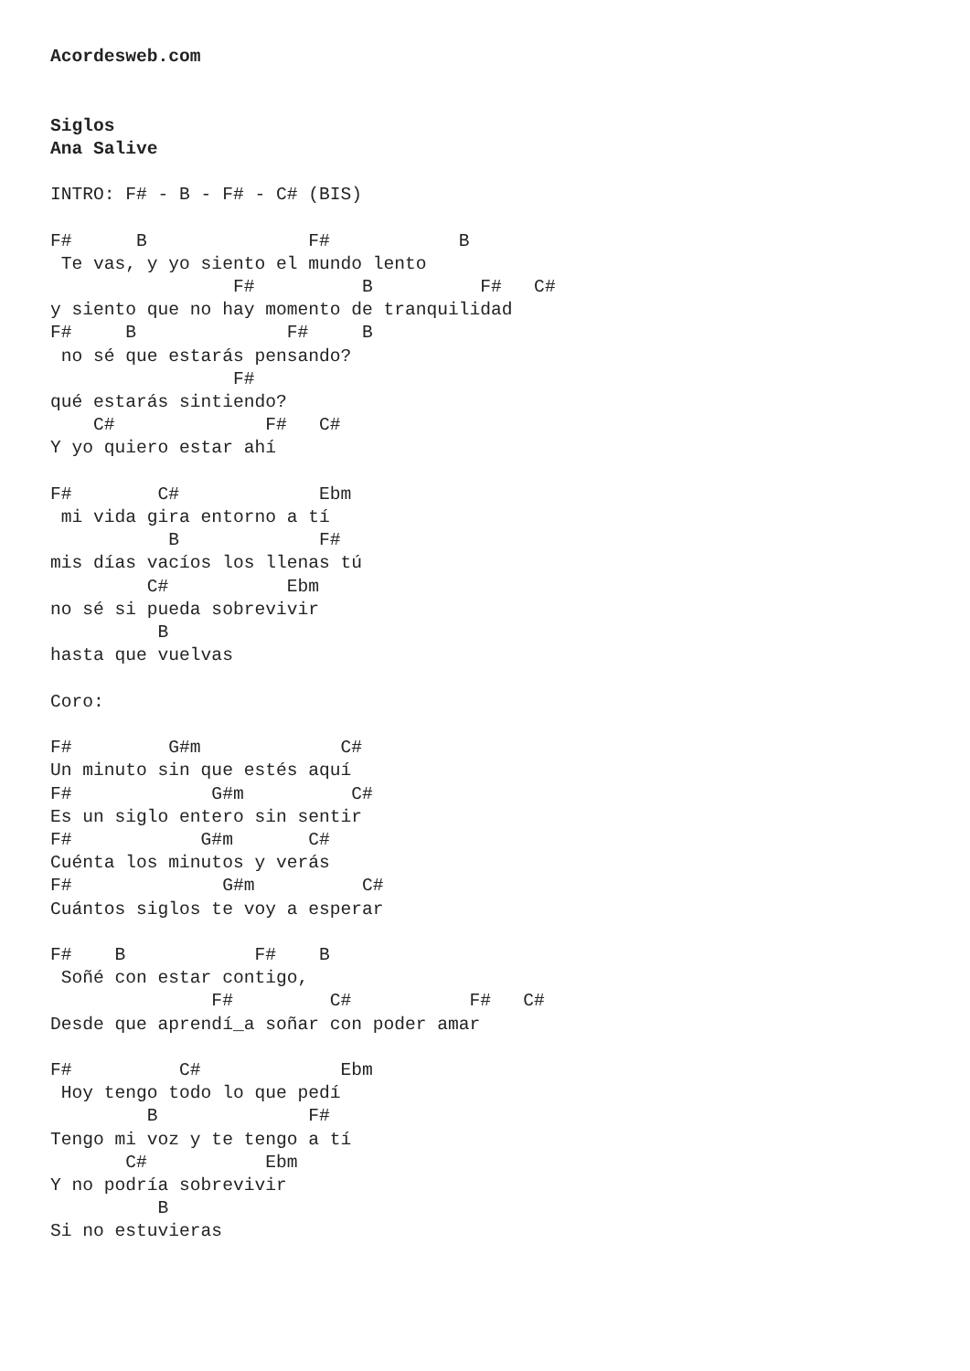Acordesweb.com


Siglos
Ana Salive

INTRO: F# - B - F# - C# (BIS)

F#      B               F#            B
 Te vas, y yo siento el mundo lento
                 F#          B          F#   C#
y siento que no hay momento de tranquilidad
F#     B              F#     B
 no sé que estarás pensando?
                 F#
qué estarás sintiendo?
    C#              F#   C#
Y yo quiero estar ahí

F#        C#             Ebm
 mi vida gira entorno a tí
           B             F#
mis días vacíos los llenas tú
         C#           Ebm
no sé si pueda sobrevivir
          B
hasta que vuelvas

Coro:

F#         G#m             C#
Un minuto sin que estés aquí
F#             G#m          C#
Es un siglo entero sin sentir
F#            G#m       C#
Cuénta los minutos y verás
F#              G#m          C#
Cuántos siglos te voy a esperar

F#    B            F#    B
 Soñé con estar contigo,
               F#         C#           F#   C#
Desde que aprendí_a soñar con poder amar

F#          C#             Ebm
 Hoy tengo todo lo que pedí
         B              F#
Tengo mi voz y te tengo a tí
       C#           Ebm
Y no podría sobrevivir
          B
Si no estuvieras